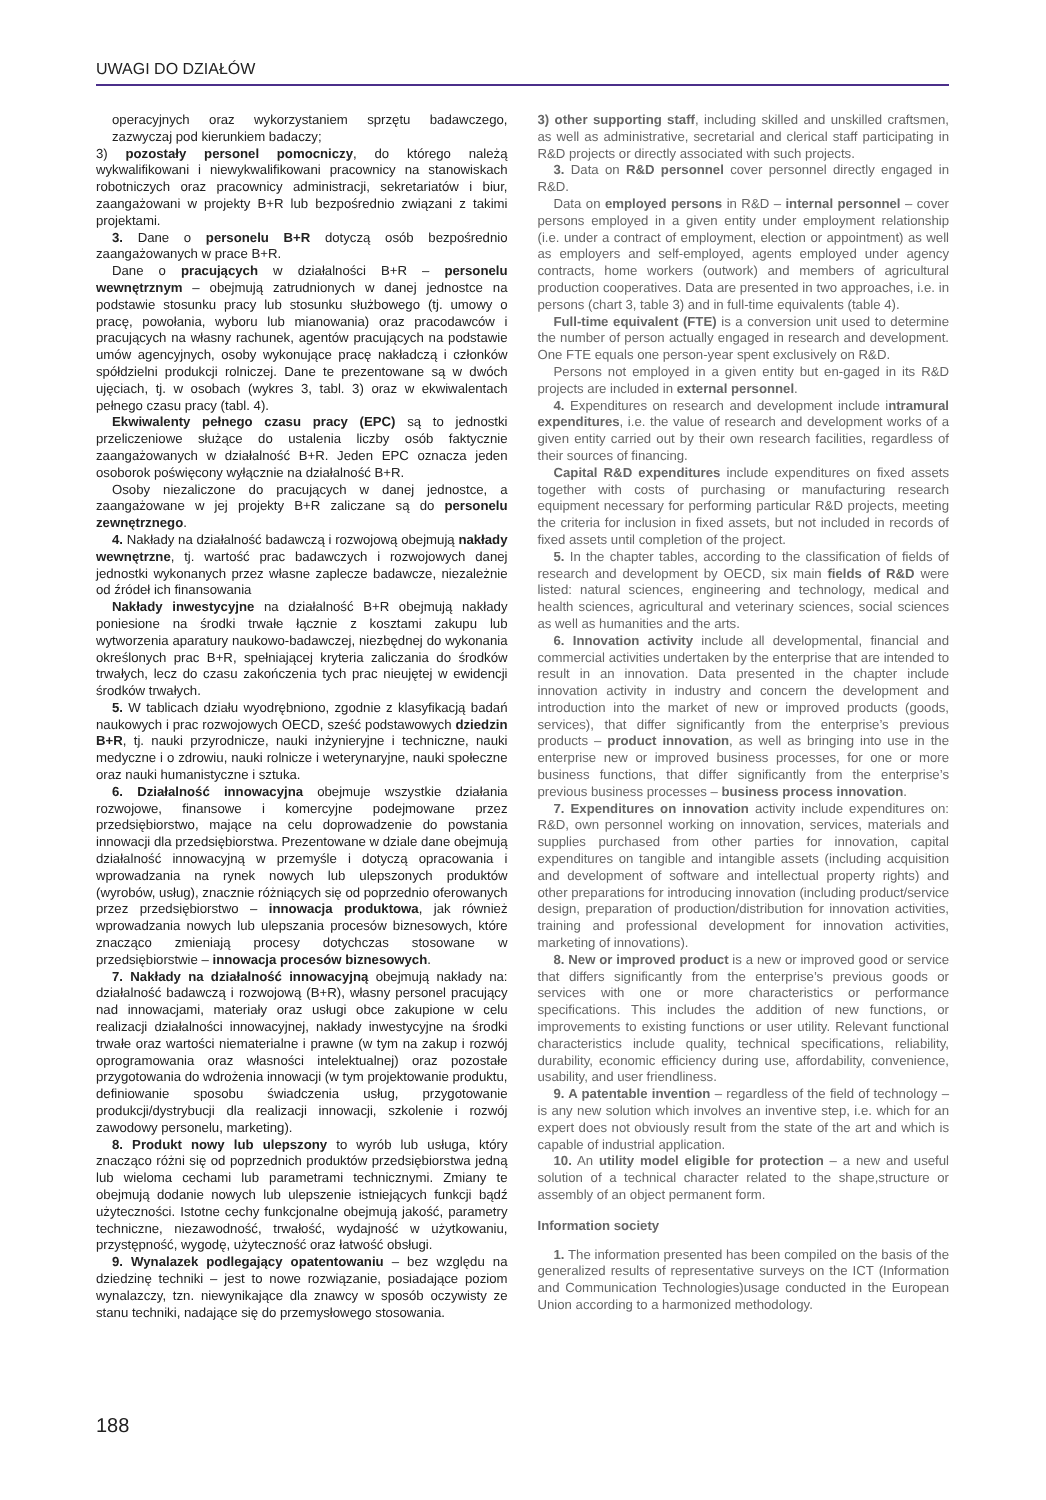UWAGI DO DZIAŁÓW
operacyjnych oraz wykorzystaniem sprzętu badawczego, zazwyczaj pod kierunkiem badaczy;
3) pozostały personel pomocniczy, do którego należą wykwalifikowani i niewykwalifikowani pracownicy na stanowiskach robotniczych oraz pracownicy administracji, sekretariatów i biur, zaangażowani w projekty B+R lub bezpośrednio związani z takimi projektami.
3. Dane o personelu B+R dotyczą osób bezpośrednio zaangażowanych w prace B+R.
Dane o pracujących w działalności B+R – personelu wewnętrznym – obejmują zatrudnionych w danej jednostce na podstawie stosunku pracy lub stosunku służbowego (tj. umowy o pracę, powołania, wyboru lub mianowania) oraz pracodawców i pracujących na własny rachunek, agentów pracujących na podstawie umów agencyjnych, osoby wykonujące pracę nakładczą i członków spółdzielni produkcji rolniczej. Dane te prezentowane są w dwóch ujęciach, tj. w osobach (wykres 3, tabl. 3) oraz w ekwiwalentach pełnego czasu pracy (tabl. 4).
Ekwiwalenty pełnego czasu pracy (EPC) są to jednostki przeliczeniowe służące do ustalenia liczby osób faktycznie zaangażowanych w działalność B+R. Jeden EPC oznacza jeden osoborok poświęcony wyłącznie na działalność B+R.
Osoby niezaliczone do pracujących w danej jednostce, a zaangażowane w jej projekty B+R zaliczane są do personelu zewnętrznego.
4. Nakłady na działalność badawczą i rozwojową obejmują nakłady wewnętrzne, tj. wartość prac badawczych i rozwojowych danej jednostki wykonanych przez własne zaplecze badawcze, niezależnie od źródeł ich finansowania
Nakłady inwestycyjne na działalność B+R obejmują nakłady poniesione na środki trwałe łącznie z kosztami zakupu lub wytworzenia aparatury naukowo-badawczej, niezbędnej do wykonania określonych prac B+R, spełniającej kryteria zaliczania do środków trwałych, lecz do czasu zakończenia tych prac nieujętej w ewidencji środków trwałych.
5. W tablicach działu wyodrębniono, zgodnie z klasyfikacją badań naukowych i prac rozwojowych OECD, sześć podstawowych dziedzin B+R, tj. nauki przyrodnicze, nauki inżynieryjne i techniczne, nauki medyczne i o zdrowiu, nauki rolnicze i weterynaryjne, nauki społeczne oraz nauki humanistyczne i sztuka.
6. Działalność innowacyjna obejmuje wszystkie działania rozwojowe, finansowe i komercyjne podejmowane przez przedsiębiorstwo, mające na celu doprowadzenie do powstania innowacji dla przedsiębiorstwa. Prezentowane w dziale dane obejmują działalność innowacyjną w przemyśle i dotyczą opracowania i wprowadzania na rynek nowych lub ulepszonych produktów (wyrobów, usług), znacznie różniących się od poprzednio oferowanych przez przedsiębiorstwo – innowacja produktowa, jak również wprowadzania nowych lub ulepszania procesów biznesowych, które znacząco zmieniają procesy dotychczas stosowane w przedsiębiorstwie – innowacja procesów biznesowych.
7. Nakłady na działalność innowacyjną obejmują nakłady na: działalność badawczą i rozwojową (B+R), własny personel pracujący nad innowacjami, materiały oraz usługi obce zakupione w celu realizacji działalności innowacyjnej, nakłady inwestycyjne na środki trwałe oraz wartości niematerialne i prawne (w tym na zakup i rozwój oprogramowania oraz własności intelektualnej) oraz pozostałe przygotowania do wdrożenia innowacji (w tym projektowanie produktu, definiowanie sposobu świadczenia usług, przygotowanie produkcji/dystrybucji dla realizacji innowacji, szkolenie i rozwój zawodowy personelu, marketing).
8. Produkt nowy lub ulepszony to wyrób lub usługa, który znacząco różni się od poprzednich produktów przedsiębiorstwa jedną lub wieloma cechami lub parametrami technicznymi. Zmiany te obejmują dodanie nowych lub ulepszenie istniejących funkcji bądź użyteczności. Istotne cechy funkcjonalne obejmują jakość, parametry techniczne, niezawodność, trwałość, wydajność w użytkowaniu, przystępność, wygodę, użyteczność oraz łatwość obsługi.
9. Wynalazek podlegający opatentowaniu – bez względu na dziedzinę techniki – jest to nowe rozwiązanie, posiadające poziom wynalazczy, tzn. niewynikające dla znawcy w sposób oczywisty ze stanu techniki, nadające się do przemysłowego stosowania.
3) other supporting staff, including skilled and unskilled craftsmen, as well as administrative, secretarial and clerical staff participating in R&D projects or directly associated with such projects.
3. Data on R&D personnel cover personnel directly engaged in R&D.
Data on employed persons in R&D – internal personnel – cover persons employed in a given entity under employment relationship (i.e. under a contract of employment, election or appointment) as well as employers and self-employed, agents employed under agency contracts, home workers (outwork) and members of agricultural production cooperatives. Data are presented in two approaches, i.e. in persons (chart 3, table 3) and in full-time equivalents (table 4).
Full-time equivalent (FTE) is a conversion unit used to determine the number of person actually engaged in research and development. One FTE equals one person-year spent exclusively on R&D.
Persons not employed in a given entity but en-gaged in its R&D projects are included in external personnel.
4. Expenditures on research and development include intramural expenditures, i.e. the value of research and development works of a given entity carried out by their own research facilities, regardless of their sources of financing.
Capital R&D expenditures include expenditures on fixed assets together with costs of purchasing or manufacturing research equipment necessary for performing particular R&D projects, meeting the criteria for inclusion in fixed assets, but not included in records of fixed assets until completion of the project.
5. In the chapter tables, according to the classification of fields of research and development by OECD, six main fields of R&D were listed: natural sciences, engineering and technology, medical and health sciences, agricultural and veterinary sciences, social sciences as well as humanities and the arts.
6. Innovation activity include all developmental, financial and commercial activities undertaken by the enterprise that are intended to result in an innovation. Data presented in the chapter include innovation activity in industry and concern the development and introduction into the market of new or improved products (goods, services), that differ significantly from the enterprise’s previous products – product innovation, as well as bringing into use in the enterprise new or improved business processes, for one or more business functions, that differ significantly from the enterprise’s previous business processes – business process innovation.
7. Expenditures on innovation activity include expenditures on: R&D, own personnel working on innovation, services, materials and supplies purchased from other parties for innovation, capital expenditures on tangible and intangible assets (including acquisition and development of software and intellectual property rights) and other preparations for introducing innovation (including product/service design, preparation of production/distribution for innovation activities, training and professional development for innovation activities, marketing of innovations).
8. New or improved product is a new or improved good or service that differs significantly from the enterprise’s previous goods or services with one or more characteristics or performance specifications. This includes the addition of new functions, or improvements to existing functions or user utility. Relevant functional characteristics include quality, technical specifications, reliability, durability, economic efficiency during use, affordability, convenience, usability, and user friendliness.
9. A patentable invention – regardless of the field of technology – is any new solution which involves an inventive step, i.e. which for an expert does not obviously result from the state of the art and which is capable of industrial application.
10. An utility model eligible for protection – a new and useful solution of a technical character related to the shape,structure or assembly of an object permanent form.
Information society
1. The information presented has been compiled on the basis of the generalized results of representative surveys on the ICT (Information and Communication Technologies)usage conducted in the European Union according to a harmonized methodology.
188